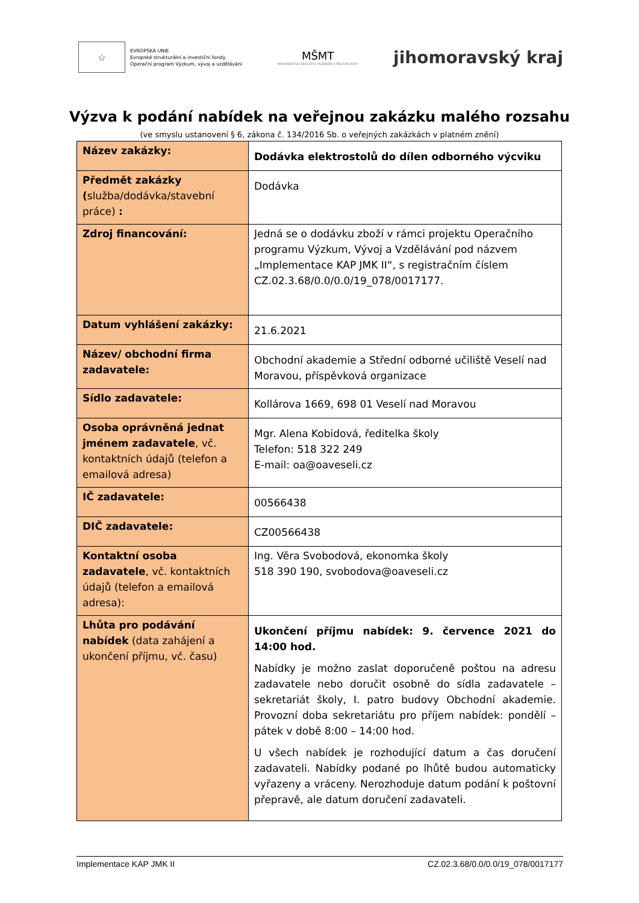☆
EVROPSKÁ UNIE
Evropské strukturální a investiční fondy
Operační program Výzkum, vývoj a vzdělávání
MŠMT
MINISTERSTVO ŠKOLSTVÍ, MLÁDEŽE A TĚLOVÝCHOVY
jihomoravský kraj
Výzva k podání nabídek na veřejnou zakázku malého rozsahu
(ve smyslu ustanovení § 6, zákona č. 134/2016 Sb. o veřejných zakázkách v platném znění)
| Název zakázky: | Dodávka elektrostolů do dílen odborného výcviku |
| Předmět zakázky ( služba/dodávka/stavební práce) : | Dodávka |
| Zdroj financování: | Jedná se o dodávku zboží v rámci projektu Operačního programu Výzkum, Vývoj a Vzdělávání pod názvem „Implementace KAP JMK II“, s registračním číslem CZ.02.3.68/0.0/0.0/19_078/0017177. |
| Datum vyhlášení zakázky: | 21.6.2021 |
| Název/ obchodní firma zadavatele: | Obchodní akademie a Střední odborné učiliště Veselí nad Moravou, příspěvková organizace |
| Sídlo zadavatele: | Kollárova 1669, 698 01 Veselí nad Moravou |
| Osoba oprávněná jednat jménem zadavatele , vč. kontaktních údajů (telefon a emailová adresa) | Mgr. Alena Kobidová, ředitelka školy Telefon: 518 322 249 E-mail: oa@oaveseli.cz |
| IČ zadavatele: | 00566438 |
| DIČ zadavatele: | CZ00566438 |
| Kontaktní osoba zadavatele , vč. kontaktních údajů (telefon a emailová adresa): | Ing. Věra Svobodová, ekonomka školy 518 390 190, svobodova@oaveseli.cz |
| Lhůta pro podávání nabídek (data zahájení a ukončení příjmu, vč. času) | Ukončení příjmu nabídek: 9. července 2021 do 14:00 hod. Nabídky je možno zaslat doporučeně poštou na adresu zadavatele nebo doručit osobně do sídla zadavatele – sekretariát školy, I. patro budovy Obchodní akademie. Provozní doba sekretariátu pro příjem nabídek: pondělí – pátek v době 8:00 – 14:00 hod. U všech nabídek je rozhodující datum a čas doručení zadavateli. Nabídky podané po lhůtě budou automaticky vyřazeny a vráceny. Nerozhoduje datum podání k poštovní přepravě, ale datum doručení zadavateli. |
Implementace KAP JMK II CZ.02.3.68/0.0/0.0/19_078/0017177